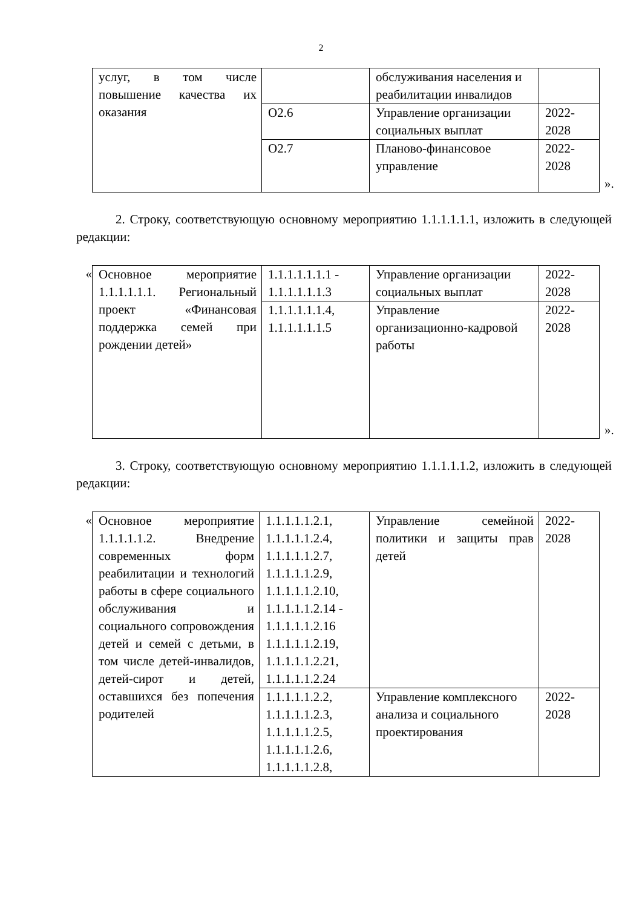2
| услуг, в том числе повышение качества их оказания | | обслуживания населения и реабилитации инвалидов | |
| | О2.6 | Управление организации социальных выплат | 2022-2028 |
| | О2.7 | Планово-финансовое управление | 2022-2028 |
».
2. Строку, соответствующую основному мероприятию 1.1.1.1.1.1, изложить в следующей редакции:
«
| Основное мероприятие 1.1.1.1.1.1. Региональный проект «Финансовая поддержка семей при рождении детей» | 1.1.1.1.1.1.1 - 1.1.1.1.1.1.3 | Управление организации социальных выплат | 2022-2028 |
| | 1.1.1.1.1.1.4, 1.1.1.1.1.1.5 | Управление организационно-кадровой работы | 2022-2028 |
».
3. Строку, соответствующую основному мероприятию 1.1.1.1.1.2, изложить в следующей редакции:
«
| Основное мероприятие 1.1.1.1.1.2. Внедрение современных форм реабилитации и технологий работы в сфере социального обслуживания и социального сопровождения детей и семей с детьми, в том числе детей-инвалидов, детей-сирот и детей, оставшихся без попечения родителей | 1.1.1.1.1.2.1, 1.1.1.1.1.2.4, 1.1.1.1.1.2.7, 1.1.1.1.1.2.9, 1.1.1.1.1.2.10, 1.1.1.1.1.2.14 - 1.1.1.1.1.2.16 1.1.1.1.1.2.19, 1.1.1.1.1.2.21, 1.1.1.1.1.2.24 | Управление семейной политики и защиты прав детей | 2022-2028 |
| | 1.1.1.1.1.2.2, 1.1.1.1.1.2.3, 1.1.1.1.1.2.5, 1.1.1.1.1.2.6, 1.1.1.1.1.2.8, | Управление комплексного анализа и социального проектирования | 2022-2028 |